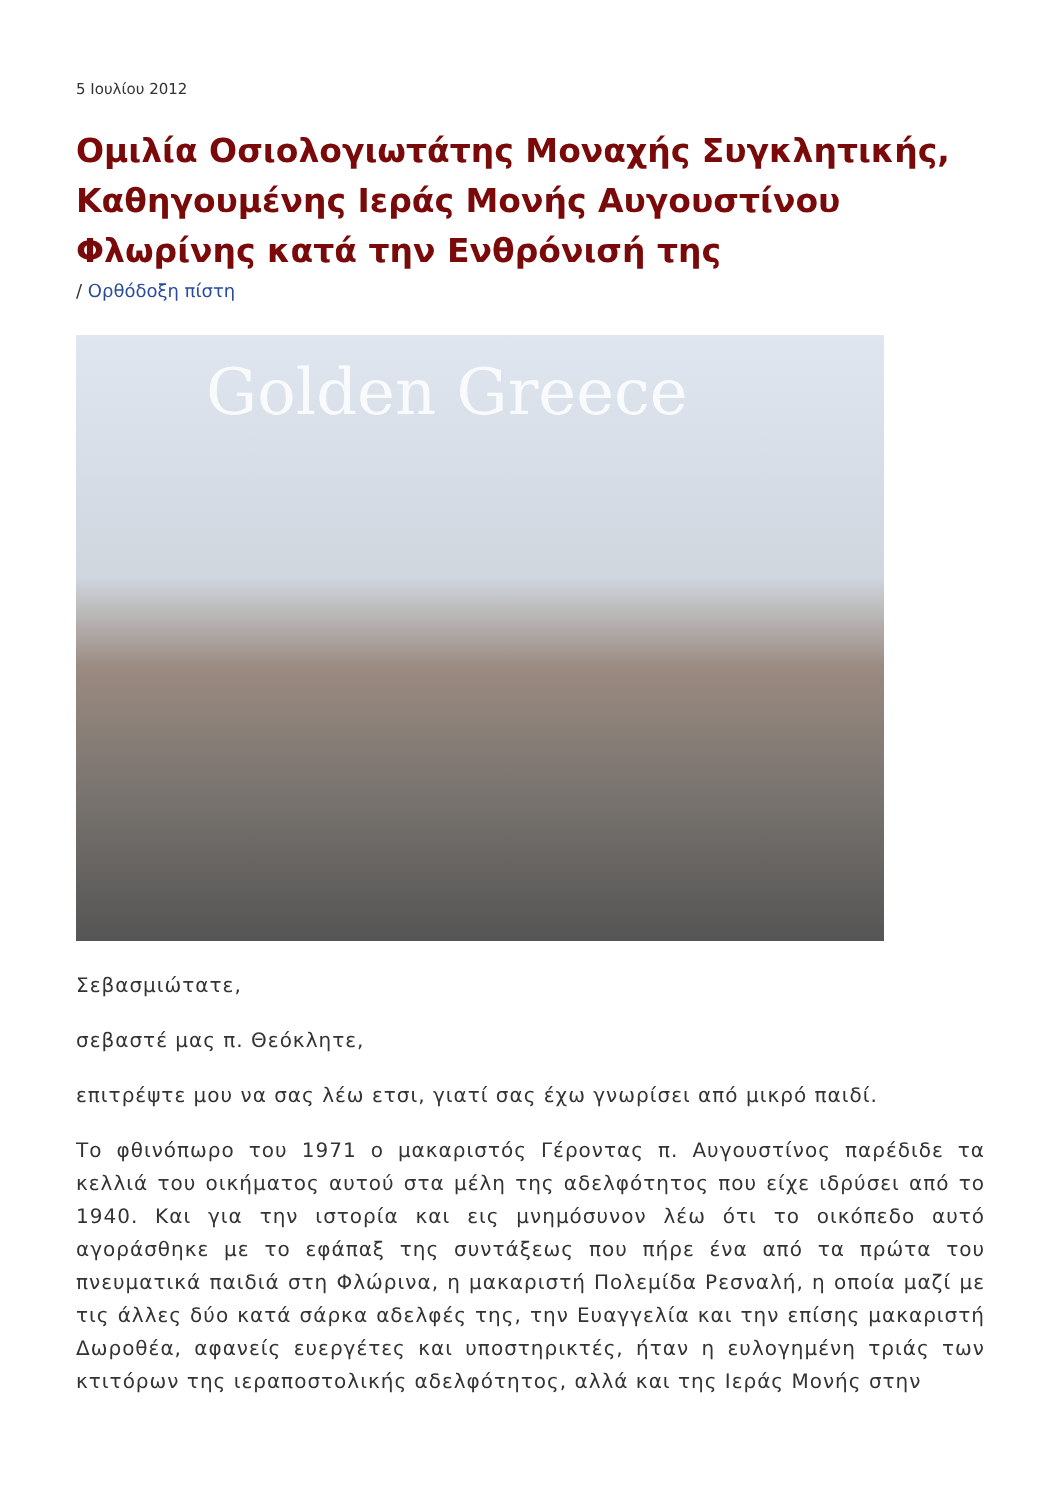5 Ιουλίου 2012
Ομιλία Οσιολογιωτάτης Μοναχής Συγκλητικής, Καθηγουμένης Ιεράς Μονής Αυγουστίνου Φλωρίνης κατά την Ενθρόνισή της
/ Ορθόδοξη πίστη
Golden Greece
Σεβασμιώτατε,
σεβαστέ μας π. Θεόκλητε,
επιτρέψτε μου να σας λέω ετσι, γιατί σας έχω γνωρίσει από μικρό παιδί.
Το φθινόπωρο του 1971 ο μακαριστός Γέροντας π. Αυγουστίνος παρέδιδε τα κελλιά του οικήματος αυτού στα μέλη της αδελφότητος που είχε ιδρύσει από το 1940. Και για την ιστορία και εις μνημόσυνον λέω ότι το οικόπεδο αυτό αγοράσθηκε με το εφάπαξ της συντάξεως που πήρε ένα από τα πρώτα του πνευματικά παιδιά στη Φλώρινα, η μακαριστή Πολεμίδα Ρεσναλή, η οποία μαζί με τις άλλες δύο κατά σάρκα αδελφές της, την Ευαγγελία και την επίσης μακαριστή Δωροθέα, αφανείς ευεργέτες και υποστηρικτές, ήταν η ευλογημένη τριάς των κτιτόρων της ιεραποστολικής αδελφότητος, αλλά και της Ιεράς Μονής στην